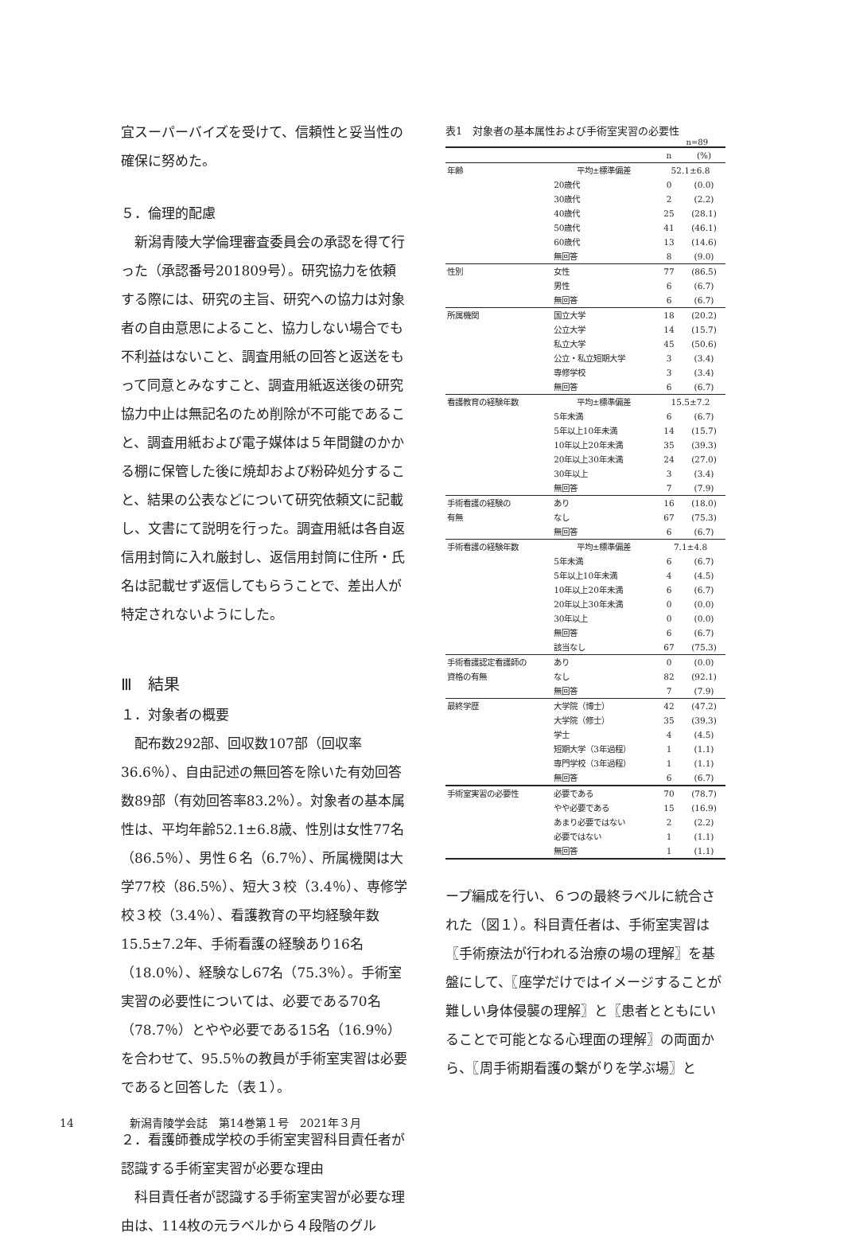宜スーパーバイズを受けて、信頼性と妥当性の確保に努めた。
５．倫理的配慮
新潟青陵大学倫理審査委員会の承認を得て行った（承認番号201809号）。研究協力を依頼する際には、研究の主旨、研究への協力は対象者の自由意思によること、協力しない場合でも不利益はないこと、調査用紙の回答と返送をもって同意とみなすこと、調査用紙返送後の研究協力中止は無記名のため削除が不可能であること、調査用紙および電子媒体は５年間鍵のかかる棚に保管した後に焼却および粉砕処分すること、結果の公表などについて研究依頼文に記載し、文書にて説明を行った。調査用紙は各自返信用封筒に入れ厳封し、返信用封筒に住所・氏名は記載せず返信してもらうことで、差出人が特定されないようにした。
Ⅲ　結果
１．対象者の概要
配布数292部、回収数107部（回収率36.6％）、自由記述の無回答を除いた有効回答数89部（有効回答率83.2％）。対象者の基本属性は、平均年齢52.1±6.8歳、性別は女性77名（86.5％）、男性６名（6.7％）、所属機関は大学77校（86.5％）、短大３校（3.4％）、専修学校３校（3.4％）、看護教育の平均経験年数15.5±7.2年、手術看護の経験あり16名（18.0％）、経験なし67名（75.3％）。手術室実習の必要性については、必要である70名（78.7％）とやや必要である15名（16.9％）を合わせて、95.5％の教員が手術室実習は必要であると回答した（表１）。
２．看護師養成学校の手術室実習科目責任者が認識する手術室実習が必要な理由
科目責任者が認識する手術室実習が必要な理由は、114枚の元ラベルから４段階のグル
表1　対象者の基本属性および手術室実習の必要性
n=89
| | | n | (%) |
| --- | --- | --- | --- |
| 年齢 | 平均±標準偏差 | 52.1±6.8 | |
| | 20歳代 | 0 | (0.0) |
| | 30歳代 | 2 | (2.2) |
| | 40歳代 | 25 | (28.1) |
| | 50歳代 | 41 | (46.1) |
| | 60歳代 | 13 | (14.6) |
| | 無回答 | 8 | (9.0) |
| 性別 | 女性 | 77 | (86.5) |
| | 男性 | 6 | (6.7) |
| | 無回答 | 6 | (6.7) |
| 所属機関 | 国立大学 | 18 | (20.2) |
| | 公立大学 | 14 | (15.7) |
| | 私立大学 | 45 | (50.6) |
| | 公立・私立短期大学 | 3 | (3.4) |
| | 専修学校 | 3 | (3.4) |
| | 無回答 | 6 | (6.7) |
| 看護教育の経験年数 | 平均±標準偏差 | 15.5±7.2 | |
| | 5年未満 | 6 | (6.7) |
| | 5年以上10年未満 | 14 | (15.7) |
| | 10年以上20年未満 | 35 | (39.3) |
| | 20年以上30年未満 | 24 | (27.0) |
| | 30年以上 | 3 | (3.4) |
| | 無回答 | 7 | (7.9) |
| 手術看護の経験の | あり | 16 | (18.0) |
| 有無 | なし | 67 | (75.3) |
| | 無回答 | 6 | (6.7) |
| 手術看護の経験年数 | 平均±標準偏差 | 7.1±4.8 | |
| | 5年未満 | 6 | (6.7) |
| | 5年以上10年未満 | 4 | (4.5) |
| | 10年以上20年未満 | 6 | (6.7) |
| | 20年以上30年未満 | 0 | (0.0) |
| | 30年以上 | 0 | (0.0) |
| | 無回答 | 6 | (6.7) |
| | 該当なし | 67 | (75.3) |
| 手術看護認定看護師の | あり | 0 | (0.0) |
| 資格の有無 | なし | 82 | (92.1) |
| | 無回答 | 7 | (7.9) |
| 最終学歴 | 大学院（博士） | 42 | (47.2) |
| | 大学院（修士） | 35 | (39.3) |
| | 学士 | 4 | (4.5) |
| | 短期大学（3年過程） | 1 | (1.1) |
| | 専門学校（3年過程） | 1 | (1.1) |
| | 無回答 | 6 | (6.7) |
| 手術室実習の必要性 | 必要である | 70 | (78.7) |
| | やや必要である | 15 | (16.9) |
| | あまり必要ではない | 2 | (2.2) |
| | 必要ではない | 1 | (1.1) |
| | 無回答 | 1 | (1.1) |
ープ編成を行い、６つの最終ラベルに統合された（図１）。科目責任者は、手術室実習は〖手術療法が行われる治療の場の理解〗を基盤にして、〖座学だけではイメージすることが難しい身体侵襲の理解〗と〖患者とともにいることで可能となる心理面の理解〗の両面から、〖周手術期看護の繋がりを学ぶ場〗と
14 新潟青陵学会誌　第14巻第１号　2021年３月